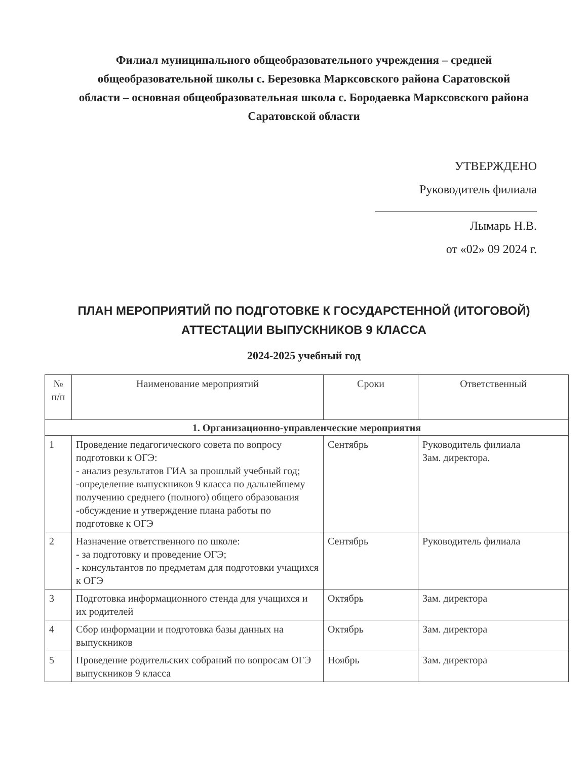Филиал муниципального общеобразовательного учреждения – средней общеобразовательной школы с. Березовка Марксовского района Саратовской области – основная общеобразовательная школа с. Бородаевка Марксовского района Саратовской области
УТВЕРЖДЕНО
Руководитель филиала
Лымарь Н.В.
от «02» 09 2024 г.
ПЛАН МЕРОПРИЯТИЙ ПО ПОДГОТОВКЕ К ГОСУДАРСТЕННОЙ (ИТОГОВОЙ) АТТЕСТАЦИИ ВЫПУСКНИКОВ 9 КЛАССА
2024-2025 учебный год
| № п/п | Наименование мероприятий | Сроки | Ответственный |
| --- | --- | --- | --- |
| 1. Организационно-управленческие мероприятия | | | |
| 1 | Проведение педагогического совета по вопросу подготовки к ОГЭ: - анализ результатов ГИА за прошлый учебный год; -определение выпускников 9 класса по дальнейшему получению среднего (полного) общего образования -обсуждение и утверждение плана работы по подготовке к ОГЭ | Сентябрь | Руководитель филиала Зам. директора. |
| 2 | Назначение ответственного по школе: - за подготовку и проведение ОГЭ; - консультантов по предметам для подготовки учащихся к ОГЭ | Сентябрь | Руководитель филиала |
| 3 | Подготовка информационного стенда для учащихся и их родителей | Октябрь | Зам. директора |
| 4 | Сбор информации и подготовка базы данных на выпускников | Октябрь | Зам. директора |
| 5 | Проведение родительских собраний по вопросам ОГЭ выпускников 9 класса | Ноябрь | Зам. директора |